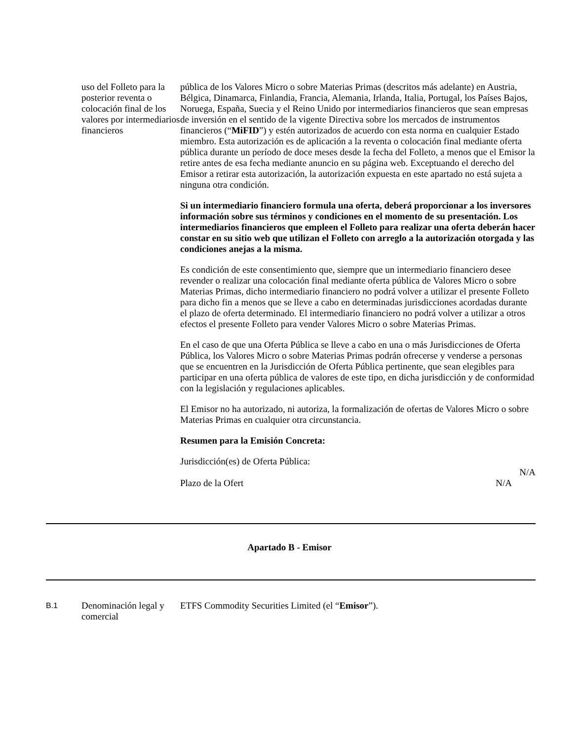| uso del Folleto para la posterior reventa o colocación final de los valores por intermediarios financieros | pública de los Valores Micro o sobre Materias Primas (descritos más adelante) en Austria, Bélgica, Dinamarca, Finlandia, Francia, Alemania, Irlanda, Italia, Portugal, los Países Bajos, Noruega, España, Suecia y el Reino Unido por intermediarios financieros que sean empresas de inversión en el sentido de la vigente Directiva sobre los mercados de instrumentos financieros (“ MiFID ”) y estén autorizados de acuerdo con esta norma en cualquier Estado miembro. Esta autorización es de aplicación a la reventa o colocación final mediante oferta pública durante un período de doce meses desde la fecha del Folleto, a menos que el Emisor la retire antes de esa fecha mediante anuncio en su página web. Exceptuando el derecho del Emisor a retirar esta autorización, la autorización expuesta en este apartado no está sujeta a ninguna otra condición. Si un intermediario financiero formula una oferta, deberá proporcionar a los inversores información sobre sus términos y condiciones en el momento de su presentación. Los intermediarios financieros que empleen el Folleto para realizar una oferta deberán hacer constar en su sitio web que utilizan el Folleto con arreglo a la autorización otorgada y las condiciones anejas a la misma. Es condición de este consentimiento que, siempre que un intermediario financiero desee revender o realizar una colocación final mediante oferta pública de Valores Micro o sobre Materias Primas, dicho intermediario financiero no podrá volver a utilizar el presente Folleto para dicho fin a menos que se lleve a cabo en determinadas jurisdicciones acordadas durante el plazo de oferta determinado. El intermediario financiero no podrá volver a utilizar a otros efectos el presente Folleto para vender Valores Micro o sobre Materias Primas. En el caso de que una Oferta Pública se lleve a cabo en una o más Jurisdicciones de Oferta Pública, los Valores Micro o sobre Materias Primas podrán ofrecerse y venderse a personas que se encuentren en la Jurisdicción de Oferta Pública pertinente, que sean elegibles para participar en una oferta pública de valores de este tipo, en dicha jurisdicción y de conformidad con la legislación y regulaciones aplicables. El Emisor no ha autorizado, ni autoriza, la formalización de ofertas de Valores Micro o sobre Materias Primas en cualquier otra circunstancia. Resumen para la Emisión Concreta: Jurisdicción(es) de Oferta Pública: N/A Plazo de la Ofert N/A |
Apartado B - Emisor
| B.1 | Denominación legal y comercial | ETFS Commodity Securities Limited (el “ Emisor ”). |